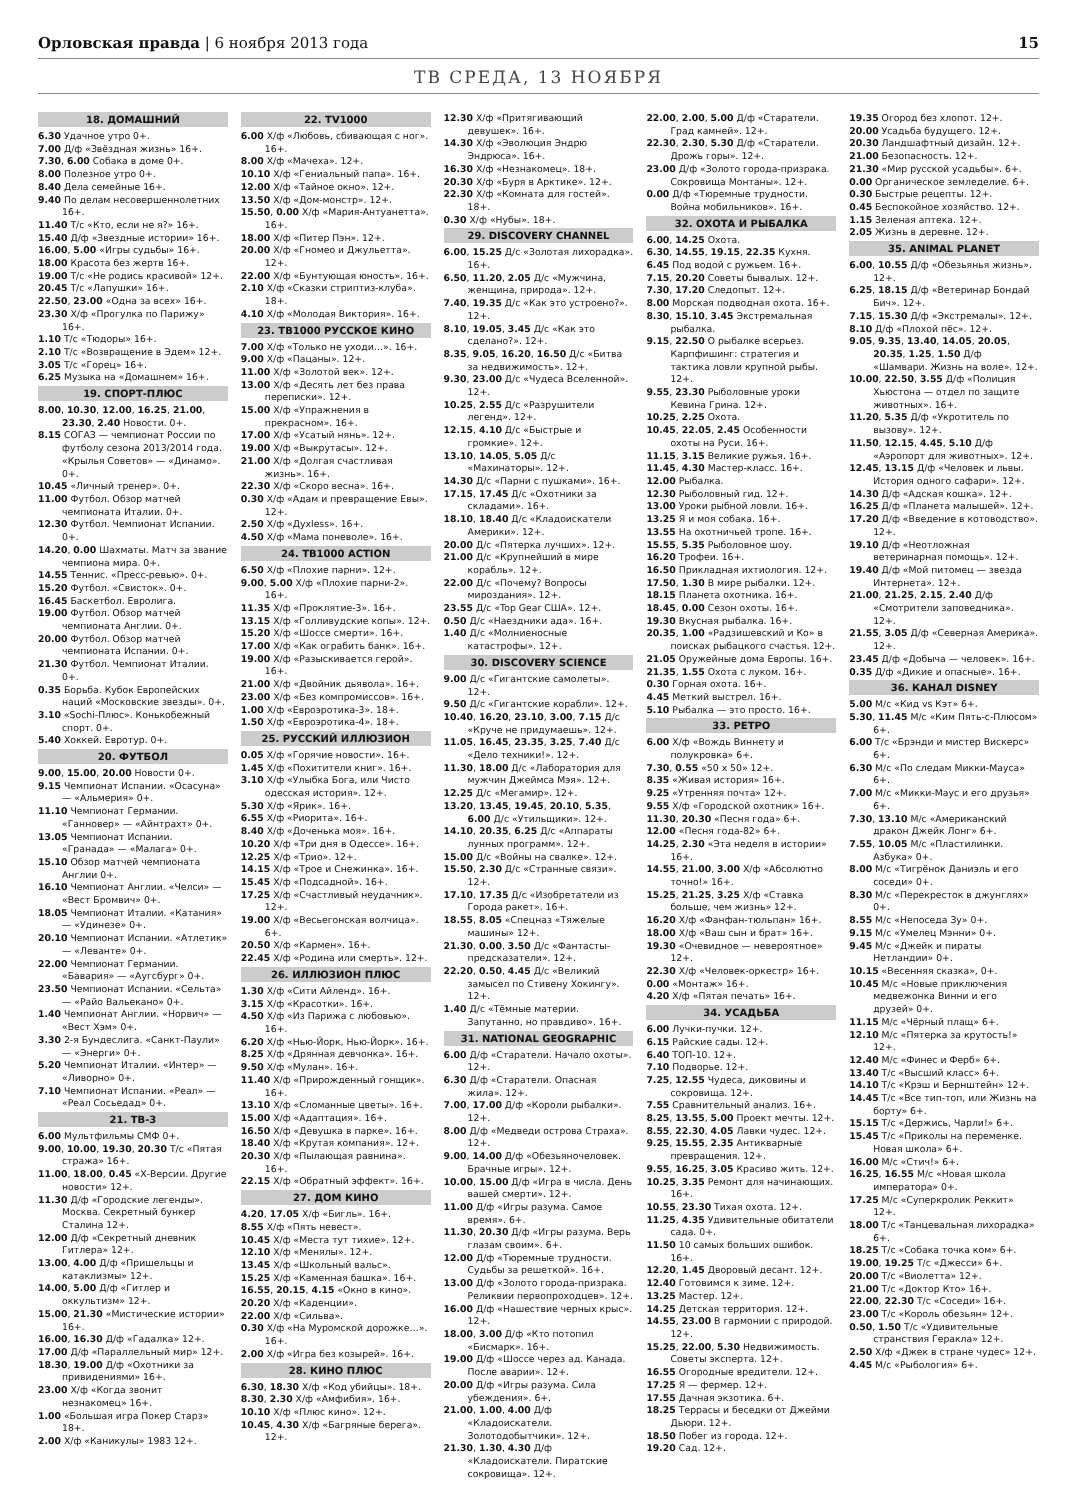Орловская правда | 6 ноября 2013 года
15
ТВ СРЕДА, 13 НОЯБРЯ
18. ДОМАШНИЙ
6.30 Удачное утро 0+.
7.00 Д/ф «Звёздная жизнь» 16+.
7.30, 6.00 Собака в доме 0+.
8.00 Полезное утро 0+.
8.40 Дела семейные 16+.
9.40 По делам несовершеннолетних 16+.
11.40 Т/с «Кто, если не я?» 16+.
15.40 Д/ф «Звездные истории» 16+.
16.00, 5.00 «Игры судьбы» 16+.
18.00 Красота без жертв 16+.
19.00 Т/с «Не родись красивой» 12+.
20.45 Т/с «Лапушки» 16+.
22.50, 23.00 «Одна за всех» 16+.
23.30 Х/ф «Прогулка по Парижу» 16+.
1.10 Т/с «Тюдоры» 16+.
2.10 Т/с «Возвращение в Эдем» 12+.
3.05 Т/с «Горец» 16+.
6.25 Музыка на «Домашнем» 16+.
19. СПОРТ-ПЛЮС
8.00, 10.30, 12.00, 16.25, 21.00, 23.30, 2.40 Новости. 0+.
8.15 СОГАЗ — чемпионат России по футболу сезона 2013/2014 года. «Крылья Советов» — «Динамо». 0+.
10.45 «Личный тренер». 0+.
11.00 Футбол. Обзор матчей чемпионата Италии. 0+.
12.30 Футбол. Чемпионат Испании. 0+.
14.20, 0.00 Шахматы. Матч за звание чемпиона мира. 0+.
14.55 Теннис. «Пресс-ревью». 0+.
15.20 Футбол. «Свисток». 0+.
16.45 Баскетбол. Евролига.
19.00 Футбол. Обзор матчей чемпионата Англии. 0+.
20.00 Футбол. Обзор матчей чемпионата Испании. 0+.
21.30 Футбол. Чемпионат Италии. 0+.
0.35 Борьба. Кубок Европейских наций «Московские звезды». 0+.
3.10 «Sochi-Плюс». Конькобежный спорт. 0+.
5.40 Хоккей. Евротур. 0+.
20. ФУТБОЛ
9.00, 15.00, 20.00 Новости 0+.
9.15 Чемпионат Испании. «Осасуна» — «Альмерия» 0+.
11.10 Чемпионат Германии. «Ганновер» — «Айнтрахт» 0+.
13.05 Чемпионат Испании. «Гранада» — «Малага» 0+.
15.10 Обзор матчей чемпионата Англии 0+.
16.10 Чемпионат Англии. «Челси» — «Вест Бромвич» 0+.
18.05 Чемпионат Италии. «Катания» — «Удинезе» 0+.
20.10 Чемпионат Испании. «Атлетик» — «Леванте» 0+.
22.00 Чемпионат Германии. «Бавария» — «Аугсбург» 0+.
23.50 Чемпионат Испании. «Сельта» — «Райо Вальекано» 0+.
1.40 Чемпионат Англии. «Норвич» — «Вест Хэм» 0+.
3.30 2-я Бундеслига. «Санкт-Паули» — «Энерги» 0+.
5.20 Чемпионат Италии. «Интер» — «Ливорно» 0+.
7.10 Чемпионат Испании. «Реал» — «Реал Сосьедад» 0+.
21. ТВ-3
6.00 Мультфильмы СМФ 0+.
9.00, 10.00, 19.30, 20.30 Т/с «Пятая стража» 16+.
11.00, 18.00, 0.45 «Х-Версии. Другие новости» 12+.
11.30 Д/ф «Городские легенды». Москва. Секретный бункер Сталина 12+.
12.00 Д/ф «Секретный дневник Гитлера» 12+.
13.00, 4.00 Д/ф «Пришельцы и катаклизмы» 12+.
14.00, 5.00 Д/ф «Гитлер и оккультизм» 12+.
15.00, 21.30 «Мистические истории» 16+.
16.00, 16.30 Д/ф «Гадалка» 12+.
17.00 Д/ф «Параллельный мир» 12+.
18.30, 19.00 Д/ф «Охотники за привидениями» 16+.
23.00 Х/ф «Когда звонит незнакомец» 16+.
1.00 «Большая игра Покер Старз» 18+.
2.00 Х/ф «Каникулы» 1983 12+.
22. TV1000
6.00 Х/ф «Любовь, сбивающая с ног». 16+.
8.00 Х/ф «Мачеха». 12+.
10.10 Х/ф «Гениальный папа». 16+.
12.00 Х/ф «Тайное окно». 12+.
13.50 Х/ф «Дом-монстр». 12+.
15.50, 0.00 Х/ф «Мария-Антуанетта». 16+.
18.00 Х/ф «Питер Пэн». 12+.
20.00 Х/ф «Гномео и Джульетта». 12+.
22.00 Х/ф «Бунтующая юность». 16+.
2.10 Х/ф «Сказки стриптиз-клуба». 18+.
4.10 Х/ф «Молодая Виктория». 16+.
23. ТВ1000 РУССКОЕ КИНО
7.00 Х/ф «Только не уходи…». 16+.
9.00 Х/ф «Пацаны». 12+.
11.00 Х/ф «Золотой век». 12+.
13.00 Х/ф «Десять лет без права переписки». 12+.
15.00 Х/ф «Упражнения в прекрасном». 16+.
17.00 Х/ф «Усатый нянь». 12+.
19.00 Х/ф «Выкрутасы». 12+.
21.00 Х/ф «Долгая счастливая жизнь». 16+.
22.30 Х/ф «Скоро весна». 16+.
0.30 Х/ф «Адам и превращение Евы». 12+.
2.50 Х/ф «Духless». 16+.
4.50 Х/ф «Мама поневоле». 16+.
24. ТВ1000 ACTION
6.50 Х/ф «Плохие парни». 12+.
9.00, 5.00 Х/ф «Плохие парни-2». 16+.
11.35 Х/ф «Проклятие-3». 16+.
13.15 Х/ф «Голливудские копы». 12+.
15.20 Х/ф «Шоссе смерти». 16+.
17.00 Х/ф «Как ограбить банк». 16+.
19.00 Х/ф «Разыскивается герой». 16+.
21.00 Х/ф «Двойник дьявола». 16+.
23.00 Х/ф «Без компромиссов». 16+.
1.00 Х/ф «Евроэротика-3». 18+.
1.50 Х/ф «Евроэротика-4». 18+.
25. РУССКИЙ ИЛЛЮЗИОН
0.05 Х/ф «Горячие новости». 16+.
1.45 Х/ф «Похитители книг». 16+.
3.10 Х/ф «Улыбка Бога, или Чисто одесская история». 12+.
5.30 Х/ф «Ярик». 16+.
6.55 Х/ф «Риорита». 16+.
8.40 Х/ф «Доченька моя». 16+.
10.20 Х/ф «Три дня в Одессе». 16+.
12.25 Х/ф «Трио». 12+.
14.15 Х/ф «Трое и Снежинка». 16+.
15.45 Х/ф «Подсадной». 16+.
17.25 Х/ф «Счастливый неудачник». 12+.
19.00 Х/ф «Весьегонская волчица». 6+.
20.50 Х/ф «Кармен». 16+.
22.45 Х/ф «Родина или смерть». 12+.
26. ИЛЛЮЗИОН ПЛЮС
1.30 Х/ф «Сити Айленд». 16+.
3.15 Х/ф «Красотки». 16+.
4.50 Х/ф «Из Парижа с любовью». 16+.
6.20 Х/ф «Нью-Йорк, Нью-Йорк». 16+.
8.25 Х/ф «Дрянная девчонка». 16+.
9.50 Х/ф «Мулан». 16+.
11.40 Х/ф «Прирожденный гонщик». 16+.
13.10 Х/ф «Сломанные цветы». 16+.
15.00 Х/ф «Адаптация». 16+.
16.50 Х/ф «Девушка в парке». 16+.
18.40 Х/ф «Крутая компания». 12+.
20.30 Х/ф «Пылающая равнина». 16+.
22.15 Х/ф «Обратный эффект». 16+.
27. ДОМ КИНО
4.20, 17.05 Х/ф «Бигль». 16+.
8.55 Х/ф «Пять невест».
10.45 Х/ф «Места тут тихие». 12+.
12.10 Х/ф «Менялы». 12+.
13.45 Х/ф «Школьный вальс».
15.25 Х/ф «Каменная башка». 16+.
16.55, 20.15, 4.15 «Окно в кино».
20.20 Х/ф «Каденции».
22.00 Х/ф «Сильва».
0.30 Х/ф «На Муромской дорожке…». 16+.
2.00 Х/ф «Игра без козырей». 16+.
28. КИНО ПЛЮС
6.30, 18.30 Х/ф «Код убийцы». 18+.
8.30, 2.30 Х/ф «Амфибия». 16+.
10.10 Х/ф «Плюс кино». 12+.
10.45, 4.30 Х/ф «Багряные берега». 12+.
12.30 Х/ф «Притягивающий девушек». 16+.
14.30 Х/ф «Эволюция Эндрю Эндрюса». 16+.
16.30 Х/ф «Незнакомец». 18+.
20.30 Х/ф «Буря в Арктике». 12+.
22.30 Х/ф «Комната для гостей». 18+.
0.30 Х/ф «Нубы». 18+.
29. DISCOVERY CHANNEL
6.00, 15.25 Д/с «Золотая лихорадка». 16+.
6.50, 11.20, 2.05 Д/с «Мужчина, женщина, природа». 12+.
7.40, 19.35 Д/с «Как это устроено?». 12+.
8.10, 19.05, 3.45 Д/с «Как это сделано?». 12+.
8.35, 9.05, 16.20, 16.50 Д/с «Битва за недвижимость». 12+.
9.30, 23.00 Д/с «Чудеса Вселенной». 12+.
10.25, 2.55 Д/с «Разрушители легенд». 12+.
12.15, 4.10 Д/с «Быстрые и громкие». 12+.
13.10, 14.05, 5.05 Д/с «Махинаторы». 12+.
14.30 Д/с «Парни с пушками». 16+.
17.15, 17.45 Д/с «Охотники за складами». 16+.
18.10, 18.40 Д/с «Кладоискатели Америки». 12+.
20.00 Д/с «Пятерка лучших». 12+.
21.00 Д/с «Крупнейший в мире корабль». 12+.
22.00 Д/с «Почему? Вопросы мироздания». 12+.
23.55 Д/с «Top Gear США». 12+.
0.50 Д/с «Наездники ада». 16+.
1.40 Д/с «Молниеносные катастрофы». 12+.
30. DISCOVERY SCIENCE
9.00 Д/с «Гигантские самолеты». 12+.
9.50 Д/с «Гигантские корабли». 12+.
10.40, 16.20, 23.10, 3.00, 7.15 Д/с «Круче не придумаешь». 12+.
11.05, 16.45, 23.35, 3.25, 7.40 Д/с «Дело техники!». 12+.
11.30, 18.00 Д/с «Лаборатория для мужчин Джеймса Мэя». 12+.
12.25 Д/с «Мегамир». 12+.
13.20, 13.45, 19.45, 20.10, 5.35, 6.00 Д/с «Утильщики». 12+.
14.10, 20.35, 6.25 Д/с «Аппараты лунных программ». 12+.
15.00 Д/с «Войны на свалке». 12+.
15.50, 2.30 Д/с «Странные связи». 12+.
17.10, 17.35 Д/с «Изобретатели из Города ракет». 16+.
18.55, 8.05 «Спецназ «Тяжелые машины» 12+.
21.30, 0.00, 3.50 Д/с «Фантасты-предсказатели». 12+.
22.20, 0.50, 4.45 Д/с «Великий замысел по Стивену Хокингу». 12+.
1.40 Д/с «Тёмные материи. Запутанно, но правдиво». 16+.
31. NATIONAL GEOGRAPHIC
6.00 Д/ф «Старатели. Начало охоты». 12+.
6.30 Д/ф «Старатели. Опасная жила». 12+.
7.00, 17.00 Д/ф «Короли рыбалки». 12+.
8.00 Д/ф «Медведи острова Страха». 12+.
9.00, 14.00 Д/ф «Обезьяночеловек. Брачные игры». 12+.
10.00, 15.00 Д/ф «Игра в числа. День вашей смерти». 12+.
11.00 Д/ф «Игры разума. Самое время». 6+.
11.30, 20.30 Д/ф «Игры разума. Верь глазам своим». 6+.
12.00 Д/ф «Тюремные трудности. Судьбы за решеткой». 16+.
13.00 Д/ф «Золото города-призрака. Реликвии первопроходцев». 12+.
16.00 Д/ф «Нашествие черных крыс». 12+.
18.00, 3.00 Д/ф «Кто потопил «Бисмарк». 16+.
19.00 Д/ф «Шоссе через ад. Канада. После аварии». 12+.
20.00 Д/ф «Игры разума. Сила убеждения». 6+.
21.00, 1.00, 4.00 Д/ф «Кладоискатели. Золотодобытчики». 12+.
21.30, 1.30, 4.30 Д/ф «Кладоискатели. Пиратские сокровища». 12+.
22.00, 2.00, 5.00 Д/ф «Старатели. Град камней». 12+.
22.30, 2.30, 5.30 Д/ф «Старатели. Дрожь горы». 12+.
23.00 Д/ф «Золото города-призрака. Сокровища Монтаны». 12+.
0.00 Д/ф «Тюремные трудности. Война мобильников». 16+.
32. ОХОТА И РЫБАЛКА
6.00, 14.25 Охота.
6.30, 14.55, 19.15, 22.35 Кухня.
6.45 Под водой с ружьем. 16+.
7.15, 20.20 Советы бывалых. 12+.
7.30, 17.20 Следопыт. 12+.
8.00 Морская подводная охота. 16+.
8.30, 15.10, 3.45 Экстремальная рыбалка.
9.15, 22.50 О рыбалке всерьез. Карпфишинг: стратегия и тактика ловли крупной рыбы. 12+.
9.55, 23.30 Рыболовные уроки Кевина Грина. 12+.
10.25, 2.25 Охота.
10.45, 22.05, 2.45 Особенности охоты на Руси. 16+.
11.15, 3.15 Великие ружья. 16+.
11.45, 4.30 Мастер-класс. 16+.
12.00 Рыбалка.
12.30 Рыболовный гид. 12+.
13.00 Уроки рыбной ловли. 16+.
13.25 Я и моя собака. 16+.
13.55 На охотничьей тропе. 16+.
15.55, 5.35 Рыболовное шоу.
16.20 Трофеи. 16+.
16.50 Прикладная ихтиология. 12+.
17.50, 1.30 В мире рыбалки. 12+.
18.15 Планета охотника. 16+.
18.45, 0.00 Сезон охоты. 16+.
19.30 Вкусная рыбалка. 16+.
20.35, 1.00 «Радзишевский и Ко» в поисках рыбацкого счастья. 12+.
21.05 Оружейные дома Европы. 16+.
21.35, 1.55 Охота с луком. 16+.
0.30 Горная охота. 16+.
4.45 Меткий выстрел. 16+.
5.10 Рыбалка — это просто. 16+.
33. РЕТРО
6.00 Х/ф «Вождь Виннету и полукровка» 6+.
7.30, 0.55 «50 х 50» 12+.
8.35 «Живая история» 16+.
9.25 «Утренняя почта» 12+.
9.55 Х/ф «Городской охотник» 16+.
11.30, 20.30 «Песня года» 6+.
12.00 «Песня года-82» 6+.
14.25, 2.30 «Эта неделя в истории» 16+.
14.55, 21.00, 3.00 Х/ф «Абсолютно точно!» 16+.
15.25, 21.25, 3.25 Х/ф «Ставка больше, чем жизнь» 12+.
16.20 Х/ф «Фанфан-тюльпан» 16+.
18.00 Х/ф «Ваш сын и брат» 16+.
19.30 «Очевидное — невероятное» 12+.
22.30 Х/ф «Человек-оркестр» 16+.
0.00 «Монтаж» 16+.
4.20 Х/ф «Пятая печать» 16+.
34. УСАДЬБА
6.00 Лучки-пучки. 12+.
6.15 Райские сады. 12+.
6.40 ТОП-10. 12+.
7.10 Подворье. 12+.
7.25, 12.55 Чудеса, диковины и сокровища. 12+.
7.55 Сравнительный анализ. 16+.
8.25, 13.55, 5.00 Проект мечты. 12+.
8.55, 22.30, 4.05 Лавки чудес. 12+.
9.25, 15.55, 2.35 Антикварные превращения. 12+.
9.55, 16.25, 3.05 Красиво жить. 12+.
10.25, 3.35 Ремонт для начинающих. 16+.
10.55, 23.30 Тихая охота. 12+.
11.25, 4.35 Удивительные обитатели сада. 0+.
11.50 10 самых больших ошибок. 16+.
12.20, 1.45 Дворовый десант. 12+.
12.40 Готовимся к зиме. 12+.
13.25 Мастер. 12+.
14.25 Детская территория. 12+.
14.55, 23.00 В гармонии с природой. 12+.
15.25, 22.00, 5.30 Недвижимость. Советы эксперта. 12+.
16.55 Огородные вредители. 12+.
17.25 Я — фермер. 12+.
17.55 Дачная экзотика. 6+.
18.25 Террасы и беседки от Джейми Дьюри. 12+.
18.50 Побег из города. 12+.
19.20 Сад. 12+.
19.35 Огород без хлопот. 12+.
20.00 Усадьба будущего. 12+.
20.30 Ландшафтный дизайн. 12+.
21.00 Безопасность. 12+.
21.30 «Мир русской усадьбы». 6+.
0.00 Органическое земледелие. 6+.
0.30 Быстрые рецепты. 12+.
0.45 Беспокойное хозяйство. 12+.
1.15 Зеленая аптека. 12+.
2.05 Жизнь в деревне. 12+.
35. ANIMAL PLANET
6.00, 10.55 Д/ф «Обезьянья жизнь». 12+.
6.25, 18.15 Д/ф «Ветеринар Бондай Бич». 12+.
7.15, 15.30 Д/ф «Экстремалы». 12+.
8.10 Д/ф «Плохой пёс». 12+.
9.05, 9.35, 13.40, 14.05, 20.05, 20.35, 1.25, 1.50 Д/ф «Шамвари. Жизнь на воле». 12+.
10.00, 22.50, 3.55 Д/ф «Полиция Хьюстона — отдел по защите животных». 16+.
11.20, 5.35 Д/ф «Укротитель по вызову». 12+.
11.50, 12.15, 4.45, 5.10 Д/ф «Аэропорт для животных». 12+.
12.45, 13.15 Д/ф «Человек и львы. История одного сафари». 12+.
14.30 Д/ф «Адская кошка». 12+.
16.25 Д/ф «Планета малышей». 12+.
17.20 Д/ф «Введение в котоводство». 12+.
19.10 Д/ф «Неотложная ветеринарная помощь». 12+.
19.40 Д/ф «Мой питомец — звезда Интернета». 12+.
21.00, 21.25, 2.15, 2.40 Д/ф «Смотрители заповедника». 12+.
21.55, 3.05 Д/ф «Северная Америка». 12+.
23.45 Д/ф «Добыча — человек». 16+.
0.35 Д/ф «Дикие и опасные». 16+.
36. КАНАЛ DISNEY
5.00 М/с «Кид vs Кэт» 6+.
5.30, 11.45 М/с «Ким Пять-с-Плюсом» 6+.
6.00 Т/с «Брэнди и мистер Вискерс» 6+.
6.30 М/с «По следам Микки-Мауса» 6+.
7.00 М/с «Микки-Маус и его друзья» 6+.
7.30, 13.10 М/с «Американский дракон Джейк Лонг» 6+.
7.55, 10.05 М/с «Пластилинки. Азбука» 0+.
8.00 М/с «Тигрёнок Даниэль и его соседи» 0+.
8.30 М/с «Перекресток в джунглях» 0+.
8.55 М/с «Непоседа Зу» 0+.
9.15 М/с «Умелец Мэнни» 0+.
9.45 М/с «Джейк и пираты Нетландии» 0+.
10.15 «Весенняя сказка», 0+.
10.45 М/с «Новые приключения медвежонка Винни и его друзей» 0+.
11.15 М/с «Чёрный плащ» 6+.
12.10 М/с «Пятерка за крутость!» 12+.
12.40 М/с «Финес и Ферб» 6+.
13.40 Т/с «Высший класс» 6+.
14.10 Т/с «Крэш и Бернштейн» 12+.
14.45 Т/с «Все тип-топ, или Жизнь на борту» 6+.
15.15 Т/с «Держись, Чарли!» 6+.
15.45 Т/с «Приколы на переменке. Новая школа» 6+.
16.00 М/с «Стич!» 6+.
16.25, 16.55 М/с «Новая школа императора» 0+.
17.25 М/с «Суперкролик Реккит» 12+.
18.00 Т/с «Танцевальная лихорадка» 6+.
18.25 Т/с «Собака точка ком» 6+.
19.00, 19.25 Т/с «Джесси» 6+.
20.00 Т/с «Виолетта» 12+.
21.00 Т/с «Доктор Кто» 16+.
22.00, 22.30 Т/с «Соседи» 16+.
23.00 Т/с «Король обезьян» 12+.
0.50, 1.50 Т/с «Удивительные странствия Геракла» 12+.
2.50 Х/ф «Джек в стране чудес» 12+.
4.45 М/с «Рыбология» 6+.